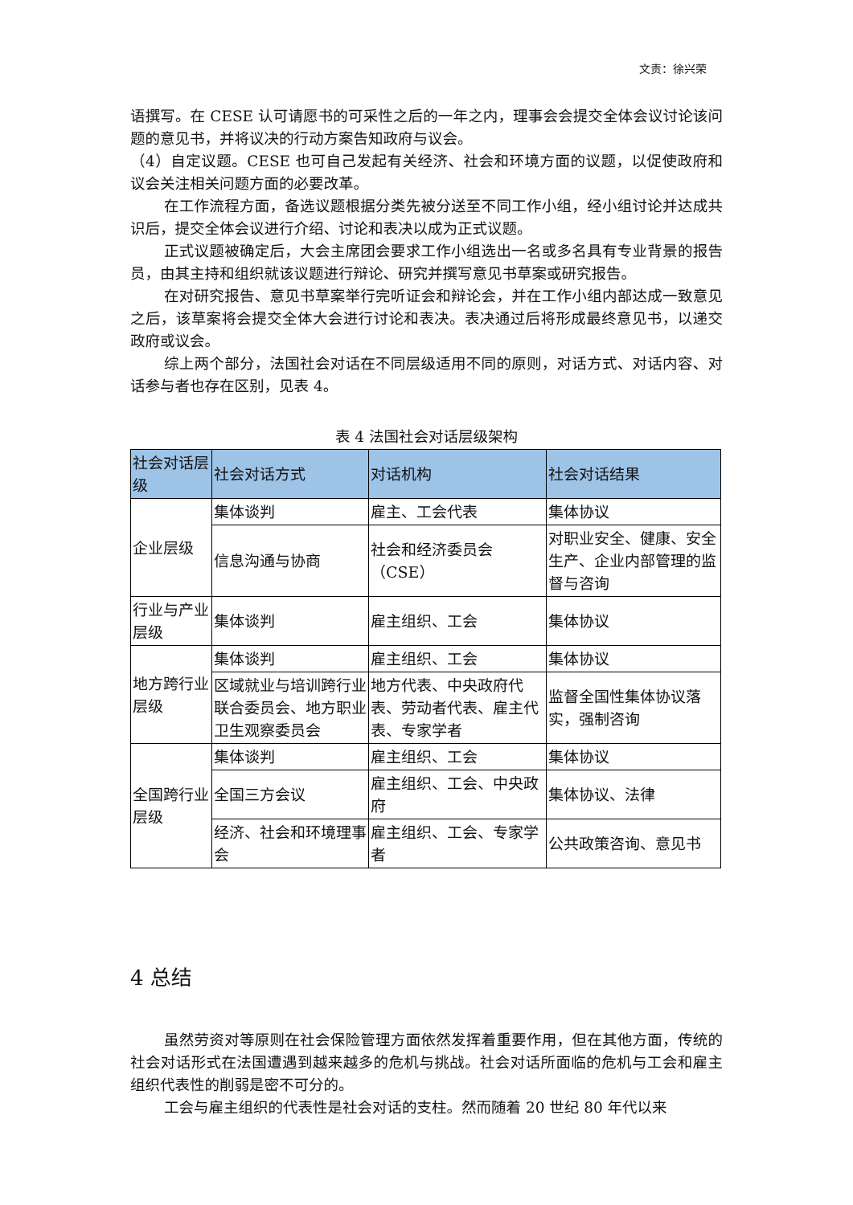文责：徐兴荣
语撰写。在 CESE 认可请愿书的可采性之后的一年之内，理事会会提交全体会议讨论该问题的意见书，并将议决的行动方案告知政府与议会。
（4）自定议题。CESE 也可自己发起有关经济、社会和环境方面的议题，以促使政府和议会关注相关问题方面的必要改革。
在工作流程方面，备选议题根据分类先被分送至不同工作小组，经小组讨论并达成共识后，提交全体会议进行介绍、讨论和表决以成为正式议题。
正式议题被确定后，大会主席团会要求工作小组选出一名或多名具有专业背景的报告员，由其主持和组织就该议题进行辩论、研究并撰写意见书草案或研究报告。
在对研究报告、意见书草案举行完听证会和辩论会，并在工作小组内部达成一致意见之后，该草案将会提交全体大会进行讨论和表决。表决通过后将形成最终意见书，以递交政府或议会。
综上两个部分，法国社会对话在不同层级适用不同的原则，对话方式、对话内容、对话参与者也存在区别，见表 4。
表 4 法国社会对话层级架构
| 社会对话层级 | 社会对话方式 | 对话机构 | 社会对话结果 |
| --- | --- | --- | --- |
| 企业层级 | 集体谈判 | 雇主、工会代表 | 集体协议 |
| | 信息沟通与协商 | 社会和经济委员会（CSE） | 对职业安全、健康、安全生产、企业内部管理的监督与咨询 |
| 行业与产业层级 | 集体谈判 | 雇主组织、工会 | 集体协议 |
| 地方跨行业层级 | 集体谈判 | 雇主组织、工会 | 集体协议 |
| | 区域就业与培训跨行业联合委员会、地方职业卫生观察委员会 | 地方代表、中央政府代表、劳动者代表、雇主代表、专家学者 | 监督全国性集体协议落实，强制咨询 |
| 全国跨行业层级 | 集体谈判 | 雇主组织、工会 | 集体协议 |
| | 全国三方会议 | 雇主组织、工会、中央政府 | 集体协议、法律 |
| | 经济、社会和环境理事会 | 雇主组织、工会、专家学者 | 公共政策咨询、意见书 |
4 总结
虽然劳资对等原则在社会保险管理方面依然发挥着重要作用，但在其他方面，传统的社会对话形式在法国遭遇到越来越多的危机与挑战。社会对话所面临的危机与工会和雇主组织代表性的削弱是密不可分的。
工会与雇主组织的代表性是社会对话的支柱。然而随着 20 世纪 80 年代以来